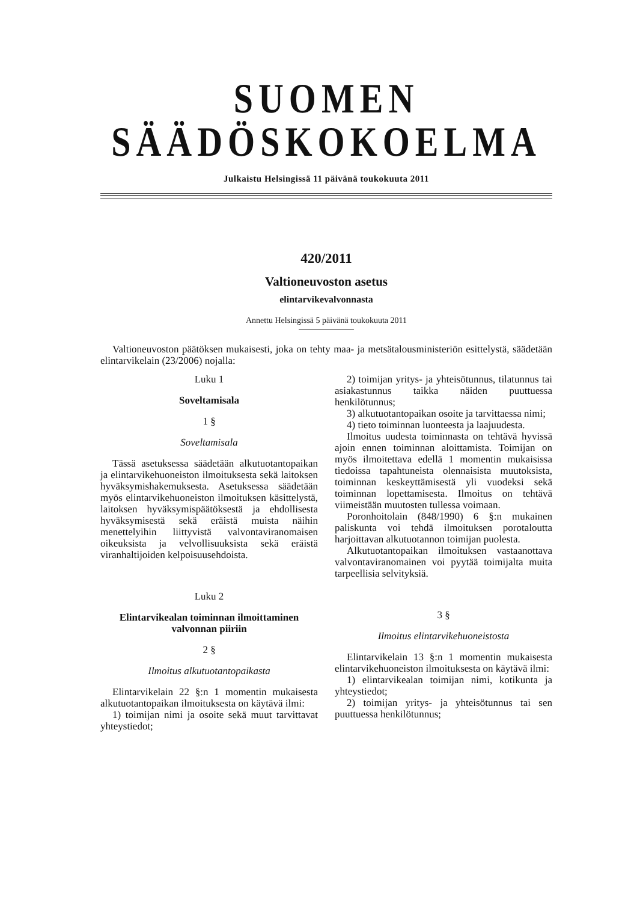SUOMEN SÄÄDÖSKOKOELMA
Julkaistu Helsingissä 11 päivänä toukokuuta 2011
420/2011
Valtioneuvoston asetus
elintarvikevalvonnasta
Annettu Helsingissä 5 päivänä toukokuuta 2011
Valtioneuvoston päätöksen mukaisesti, joka on tehty maa- ja metsätalousministeriön esittelystä, säädetään elintarvikelain (23/2006) nojalla:
Luku 1
Soveltamisala
1 §
Soveltamisala
Tässä asetuksessa säädetään alkutuotantopaikan ja elintarvikehuoneiston ilmoituksesta sekä laitoksen hyväksymishakemuksesta. Asetuksessa säädetään myös elintarvikehuoneiston ilmoituksen käsittelystä, laitoksen hyväksymispäätöksestä ja ehdollisesta hyväksymisestä sekä eräistä muista näihin menettelyihin liittyvistä valvontaviranomaisen oikeuksista ja velvollisuuksista sekä eräistä viranhaltijoiden kelpoisuusehdoista.
Luku 2
Elintarvikealan toiminnan ilmoittaminen valvonnan piiriin
2 §
Ilmoitus alkutuotantopaikasta
Elintarvikelain 22 §:n 1 momentin mukaisesta alkutuotantopaikan ilmoituksesta on käytävä ilmi:
1) toimijan nimi ja osoite sekä muut tarvittavat yhteystiedot;
2) toimijan yritys- ja yhteisötunnus, tilatunnus tai asiakastunnus taikka näiden puuttuessa henkilötunnus;
3) alkutuotantopaikan osoite ja tarvittaessa nimi;
4) tieto toiminnan luonteesta ja laajuudesta.
Ilmoitus uudesta toiminnasta on tehtävä hyvissä ajoin ennen toiminnan aloittamista. Toimijan on myös ilmoitettava edellä 1 momentin mukaisissa tiedoissa tapahtuneista olennaisista muutoksista, toiminnan keskeyttämisestä yli vuodeksi sekä toiminnan lopettamisesta. Ilmoitus on tehtävä viimeistään muutosten tullessa voimaan.
Poronhoitolain (848/1990) 6 §:n mukainen paliskunta voi tehdä ilmoituksen porotaloutta harjoittavan alkutuotannon toimijan puolesta.
Alkutuotantopaikan ilmoituksen vastaanottava valvontaviranomainen voi pyytää toimijalta muita tarpeellisia selvityksiä.
3 §
Ilmoitus elintarvikehuoneistosta
Elintarvikelain 13 §:n 1 momentin mukaisesta elintarvikehuoneiston ilmoituksesta on käytävä ilmi:
1) elintarvikealan toimijan nimi, kotikunta ja yhteystiedot;
2) toimijan yritys- ja yhteisötunnus tai sen puuttuessa henkilötunnus;